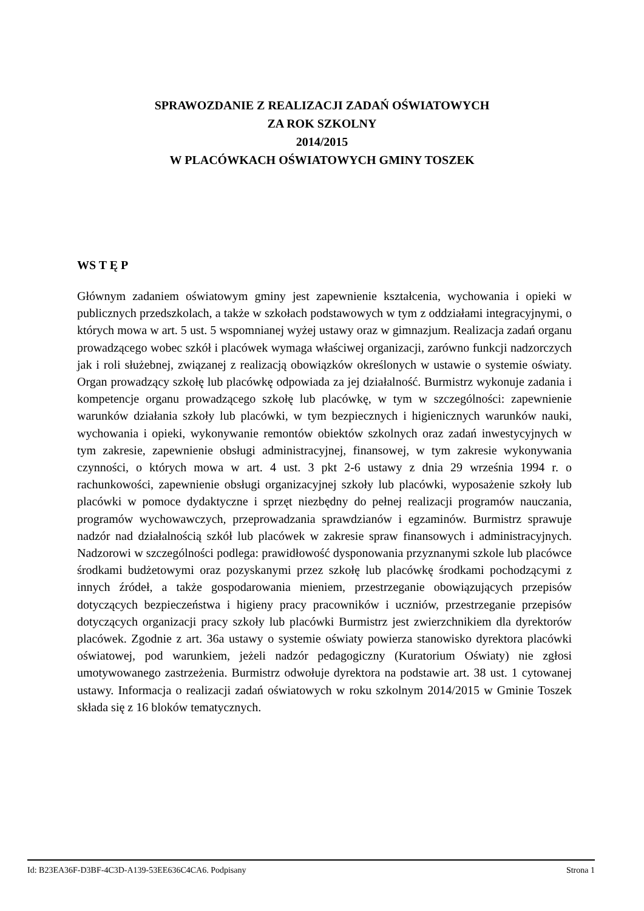SPRAWOZDANIE Z REALIZACJI ZADAŃ OŚWIATOWYCH
ZA ROK SZKOLNY
2014/2015
W PLACÓWKACH OŚWIATOWYCH GMINY TOSZEK
WS T Ę P
Głównym zadaniem oświatowym gminy jest zapewnienie kształcenia, wychowania i opieki w publicznych przedszkolach, a także w szkołach podstawowych w tym z oddziałami integracyjnymi, o których mowa w art. 5 ust. 5 wspomnianej wyżej ustawy oraz w gimnazjum. Realizacja zadań organu prowadzącego wobec szkół i placówek wymaga właściwej organizacji, zarówno funkcji nadzorczych jak i roli służebnej, związanej z realizacją obowiązków określonych w ustawie o systemie oświaty. Organ prowadzący szkołę lub placówkę odpowiada za jej działalność. Burmistrz wykonuje zadania i kompetencje organu prowadzącego szkołę lub placówkę, w tym w szczególności: zapewnienie warunków działania szkoły lub placówki, w tym bezpiecznych i higienicznych warunków nauki, wychowania i opieki, wykonywanie remontów obiektów szkolnych oraz zadań inwestycyjnych w tym zakresie, zapewnienie obsługi administracyjnej, finansowej, w tym zakresie wykonywania czynności, o których mowa w art. 4 ust. 3 pkt 2-6 ustawy z dnia 29 września 1994 r. o rachunkowości, zapewnienie obsługi organizacyjnej szkoły lub placówki, wyposażenie szkoły lub placówki w pomoce dydaktyczne i sprzęt niezbędny do pełnej realizacji programów nauczania, programów wychowawczych, przeprowadzania sprawdzianów i egzaminów. Burmistrz sprawuje nadzór nad działalnością szkół lub placówek w zakresie spraw finansowych i administracyjnych. Nadzorowi w szczególności podlega: prawidłowość dysponowania przyznanymi szkole lub placówce środkami budżetowymi oraz pozyskanymi przez szkołę lub placówkę środkami pochodzącymi z innych źródeł, a także gospodarowania mieniem, przestrzeganie obowiązujących przepisów dotyczących bezpieczeństwa i higieny pracy pracowników i uczniów, przestrzeganie przepisów dotyczących organizacji pracy szkoły lub placówki Burmistrz jest zwierzchnikiem dla dyrektorów placówek. Zgodnie z art. 36a ustawy o systemie oświaty powierza stanowisko dyrektora placówki oświatowej, pod warunkiem, jeżeli nadzór pedagogiczny (Kuratorium Oświaty) nie zgłosi umotywowanego zastrzeżenia. Burmistrz odwołuje dyrektora na podstawie art. 38 ust. 1 cytowanej ustawy. Informacja o realizacji zadań oświatowych w roku szkolnym 2014/2015 w Gminie Toszek składa się z 16 bloków tematycznych.
Id: B23EA36F-D3BF-4C3D-A139-53EE636C4CA6. Podpisany Strona 1